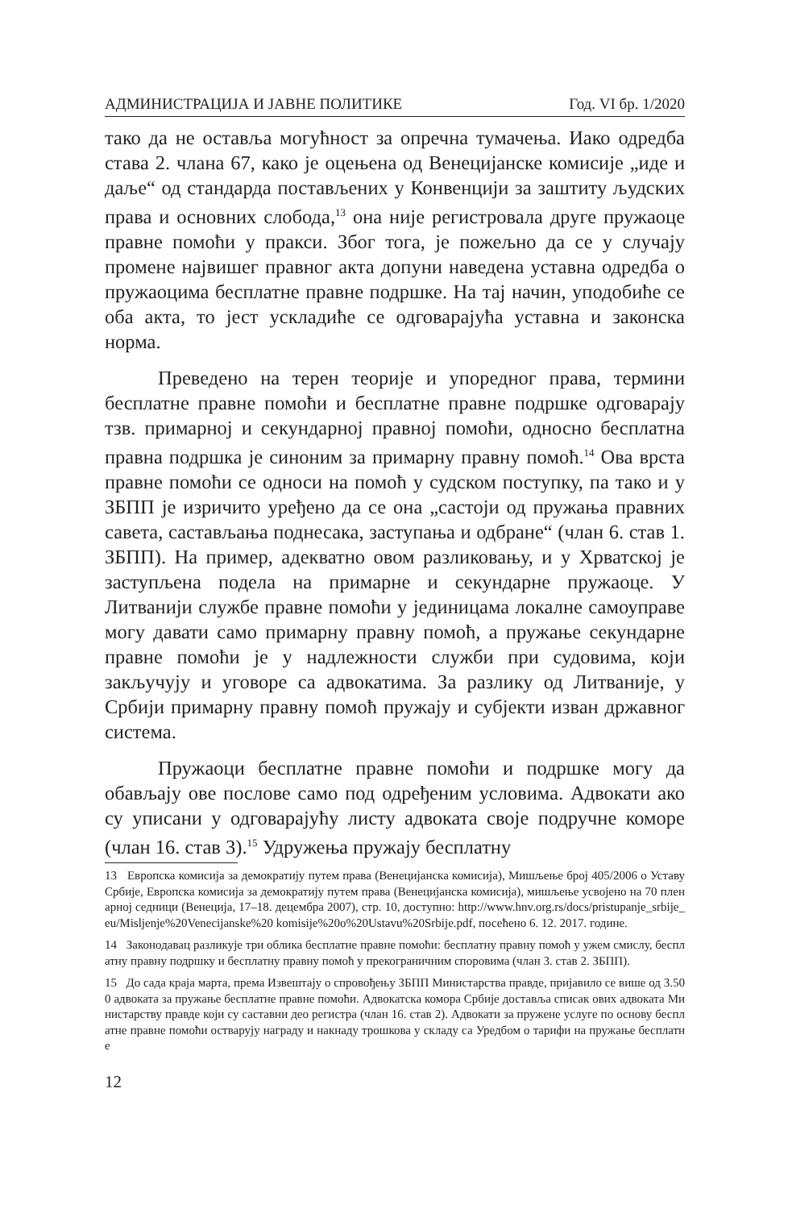АДМИНИСТРАЦИЈА И ЈАВНЕ ПОЛИТИКЕ Год. VI бр. 1/2020
тако да не оставља могућност за опречна тумачења. Иако одредба става 2. члана 67, како је оцењена од Венецијанске комисије „иде и даље“ од стандарда постављених у Конвенцији за заштиту људских права и основних слобода,<sup>13</sup> она није регистровала друге пружаоце правне помоћи у пракси. Због тога, је пожељно да се у случају промене највишег правног акта допуни наведена уставна одредба о пружаоцима бесплатне правне подршке. На тај начин, уподобиће се оба акта, то јест ускладиће се одговарајућа уставна и законска норма.
Преведено на терен теорије и упоредног права, термини бесплатне правне помоћи и бесплатне правне подршке одговарају тзв. примарној и секундарној правној помоћи, односно бесплатна правна подршка је синоним за примарну правну помоћ.<sup>14</sup> Ова врста правне помоћи се односи на помоћ у судском поступку, па тако и у ЗБПП је изричито уређено да се она „састоји од пружања правних савета, састављања поднесака, заступања и одбране“ (члан 6. став 1. ЗБПП). На пример, адекватно овом разликовању, и у Хрватској је заступљена подела на примарне и секундарне пружаоце. У Литванији службе правне помоћи у јединицама локалне самоуправе могу давати само примарну правну помоћ, а пружање секундарне правне помоћи је у надлежности служби при судовима, који закључују и уговоре са адвокатима. За разлику од Литваније, у Србији примарну правну помоћ пружају и субјекти изван државног система.
Пружаоци бесплатне правне помоћи и подршке могу да обављају ове послове само под одређеним условима. Адвокати ако су уписани у одговарајућу листу адвоката своје подручне коморе (члан 16. став 3).<sup>15</sup> Удружења пружају бесплатну
13 Европска комисија за демократију путем права (Венецијанска комисија), Мишљење број 405/2006 о Уставу Србије, Европска комисија за демократију путем права (Венецијанска комисија), мишљење усвојено на 70 пленарној седници (Венеција, 17–18. децембра 2007), стр. 10, доступно: http://www.hnv.org.rs/docs/pristupanje_srbije_eu/Misljenje%20Venecijanske%20 komisije%20o%20Ustavu%20Srbije.pdf, посећено 6. 12. 2017. године.
14 Законодавац разликује три облика бесплатне правне помоћи: бесплатну правну помоћ у ужем смислу, бесплатну правну подршку и бесплатну правну помоћ у прекограничним споровима (члан 3. став 2. ЗБПП).
15 До сада краја марта, према Извештају о спровођењу ЗБПП Министарства правде, пријавило се више од 3.500 адвоката за пружање бесплатне правне помоћи. Адвокатска комора Србије доставља списак ових адвоката Министарству правде који су саставни део регистра (члан 16. став 2). Адвокати за пружене услуге по основу бесплатне правне помоћи остварују награду и накнаду трошкова у складу са Уредбом о тарифи на пружање бесплатне
12